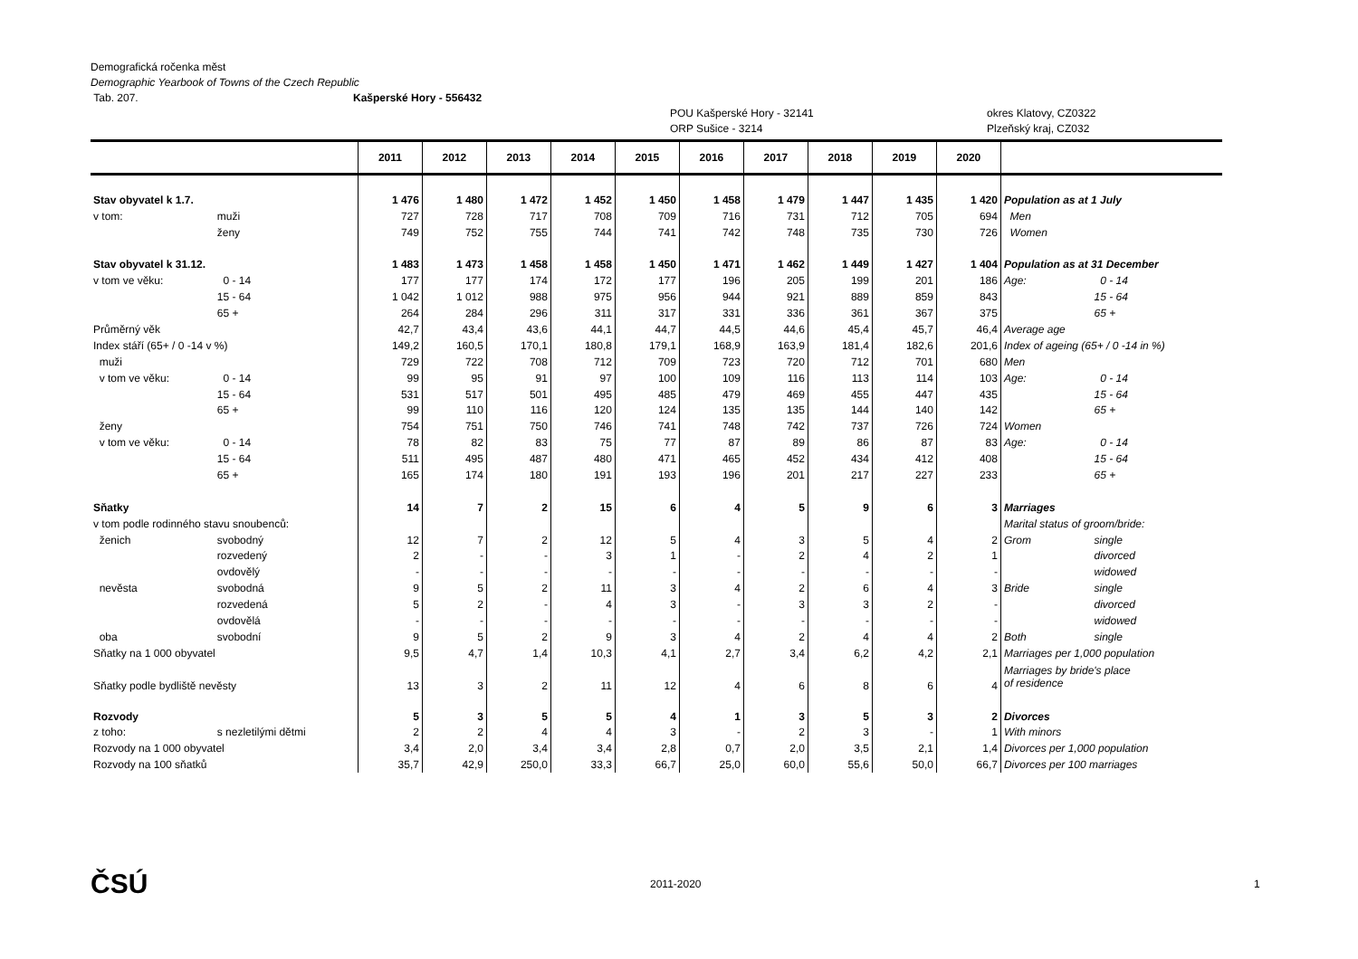Demografická ročenka měst
Demographic Yearbook of Towns of the Czech Republic
Tab. 207. Kašperské Hory - 556432
POU Kašperské Hory - 32141 okres Klatovy, CZ0322
ORP Sušice - 3214 Plzeňský kraj, CZ032
| | | 2011 | 2012 | 2013 | 2014 | 2015 | 2016 | 2017 | 2018 | 2019 | 2020 | | |
| --- | --- | --- | --- | --- | --- | --- | --- | --- | --- | --- | --- | --- | --- |
| Stav obyvatel k 1.7. | | 1 476 | 1 480 | 1 472 | 1 452 | 1 450 | 1 458 | 1 479 | 1 447 | 1 435 | 1 420 | Population as at 1 July | |
| v tom: | muži | 727 | 728 | 717 | 708 | 709 | 716 | 731 | 712 | 705 | 694 | Men | |
| | ženy | 749 | 752 | 755 | 744 | 741 | 742 | 748 | 735 | 730 | 726 | Women | |
| Stav obyvatel k 31.12. | | 1 483 | 1 473 | 1 458 | 1 458 | 1 450 | 1 471 | 1 462 | 1 449 | 1 427 | 1 404 | Population as at 31 December | |
| v tom ve věku: | 0 - 14 | 177 | 177 | 174 | 172 | 177 | 196 | 205 | 199 | 201 | 186 | Age: | 0 - 14 |
| | 15 - 64 | 1 042 | 1 012 | 988 | 975 | 956 | 944 | 921 | 889 | 859 | 843 | | 15 - 64 |
| | 65 + | 264 | 284 | 296 | 311 | 317 | 331 | 336 | 361 | 367 | 375 | | 65 + |
| Průměrný věk | | 42,7 | 43,4 | 43,6 | 44,1 | 44,7 | 44,5 | 44,6 | 45,4 | 45,7 | 46,4 | Average age | |
| Index stáří (65+ / 0 -14 v %) | | 149,2 | 160,5 | 170,1 | 180,8 | 179,1 | 168,9 | 163,9 | 181,4 | 182,6 | 201,6 | Index of ageing (65+ / 0 -14 in %) | |
| muži | | 729 | 722 | 708 | 712 | 709 | 723 | 720 | 712 | 701 | 680 | Men | |
| v tom ve věku: | 0 - 14 | 99 | 95 | 91 | 97 | 100 | 109 | 116 | 113 | 114 | 103 | Age: | 0 - 14 |
| | 15 - 64 | 531 | 517 | 501 | 495 | 485 | 479 | 469 | 455 | 447 | 435 | | 15 - 64 |
| | 65 + | 99 | 110 | 116 | 120 | 124 | 135 | 135 | 144 | 140 | 142 | | 65 + |
| ženy | | 754 | 751 | 750 | 746 | 741 | 748 | 742 | 737 | 726 | 724 | Women | |
| v tom ve věku: | 0 - 14 | 78 | 82 | 83 | 75 | 77 | 87 | 89 | 86 | 87 | 83 | Age: | 0 - 14 |
| | 15 - 64 | 511 | 495 | 487 | 480 | 471 | 465 | 452 | 434 | 412 | 408 | | 15 - 64 |
| | 65 + | 165 | 174 | 180 | 191 | 193 | 196 | 201 | 217 | 227 | 233 | | 65 + |
| Sňatky | | 14 | 7 | 2 | 15 | 6 | 4 | 5 | 9 | 6 | 3 | Marriages | |
| v tom podle rodinného stavu snoubenců: | | | | | | | | | | | | Marital status of groom/bride: | |
| ženich | svobodný | 12 | 7 | 2 | 12 | 5 | 4 | 3 | 5 | 4 | 2 | Grom | single |
| | rozvedený | 2 | - | - | 3 | 1 | - | 2 | 4 | 2 | 1 | | divorced |
| | ovdovělý | - | - | - | - | - | - | - | - | - | - | | widowed |
| nevěsta | svobodná | 9 | 5 | 2 | 11 | 3 | 4 | 2 | 6 | 4 | 3 | Bride | single |
| | rozvedená | 5 | 2 | - | 4 | 3 | - | 3 | 3 | 2 | - | | divorced |
| | ovdovělá | - | - | - | - | - | - | - | - | - | - | | widowed |
| oba | svobodní | 9 | 5 | 2 | 9 | 3 | 4 | 2 | 4 | 4 | 2 | Both | single |
| Sňatky na 1 000 obyvatel | | 9,5 | 4,7 | 1,4 | 10,3 | 4,1 | 2,7 | 3,4 | 6,2 | 4,2 | 2,1 | Marriages per 1,000 population | |
| Sňatky podle bydliště nevěsty | | 13 | 3 | 2 | 11 | 12 | 4 | 6 | 8 | 6 | 4 | Marriages by bride's place of residence | |
| Rozvody | | 5 | 3 | 5 | 5 | 4 | 1 | 3 | 5 | 3 | 2 | Divorces | |
| z toho: | s nezletilými dětmi | 2 | 2 | 4 | 4 | 3 | - | 2 | 3 | - | 1 | With minors | |
| Rozvody na 1 000 obyvatel | | 3,4 | 2,0 | 3,4 | 3,4 | 2,8 | 0,7 | 2,0 | 3,5 | 2,1 | 1,4 | Divorces per 1,000 population | |
| Rozvody na 100 sňatků | | 35,7 | 42,9 | 250,0 | 33,3 | 66,7 | 25,0 | 60,0 | 55,6 | 50,0 | 66,7 | Divorces per 100 marriages | |
ČSÚ 2011-2020 1